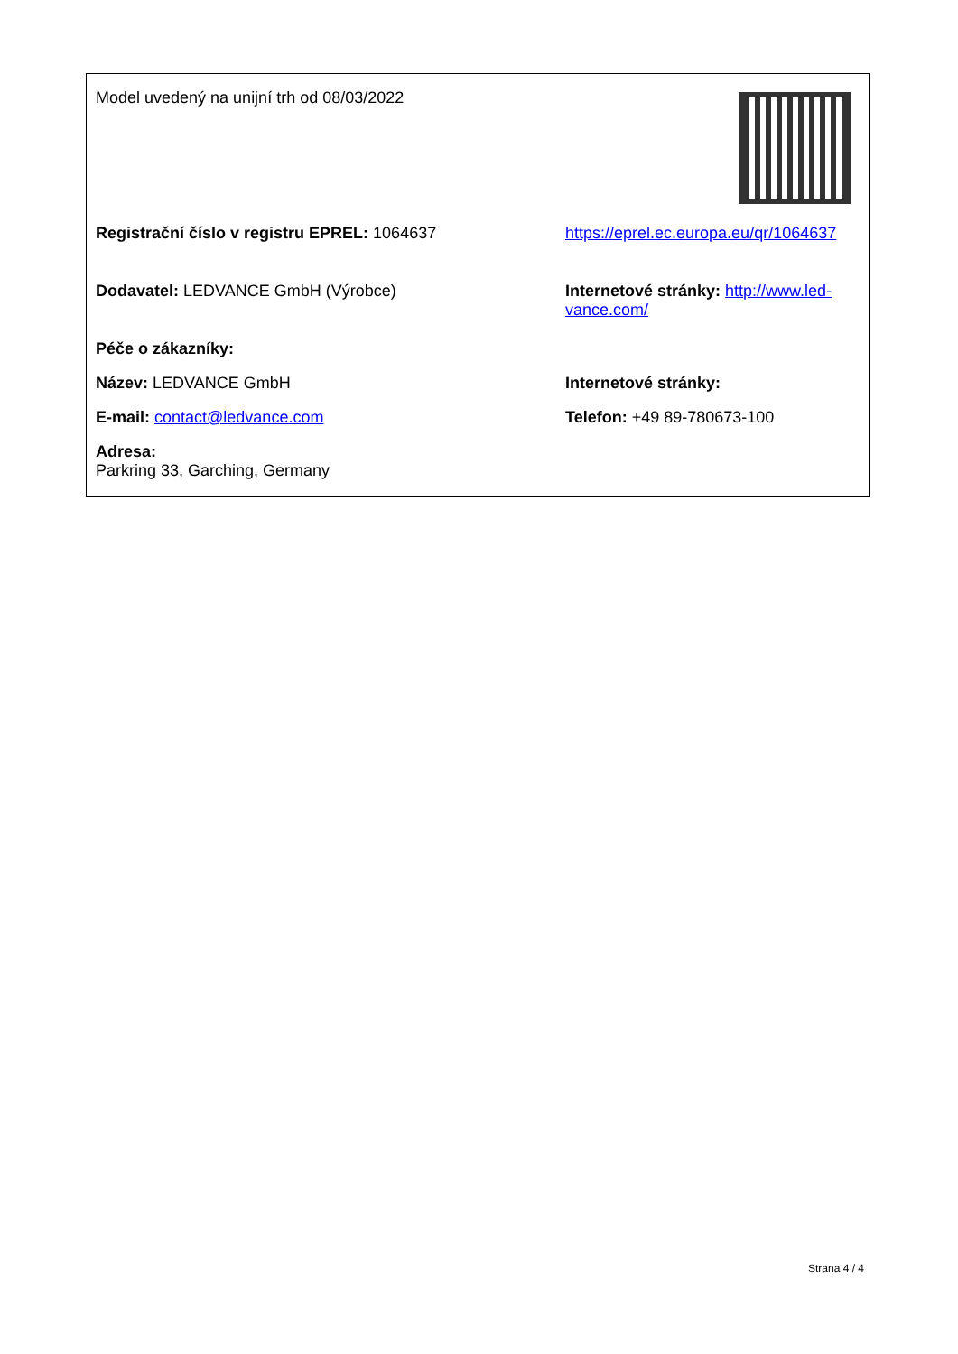Model uvedený na unijní trh od 08/03/2022
Registrační číslo v registru EPREL: 1064637 https://eprel.ec.europa.eu/qr/1064637
Dodavatel: LEDVANCE GmbH (Výrobce) Internetové stránky: http://www.led-vance.com/
Péče o zákazníky:
Název: LEDVANCE GmbH Internetové stránky:
E-mail: contact@ledvance.com Telefon: +49 89-780673-100
Adresa:
Parkring 33, Garching, Germany
Strana 4 / 4